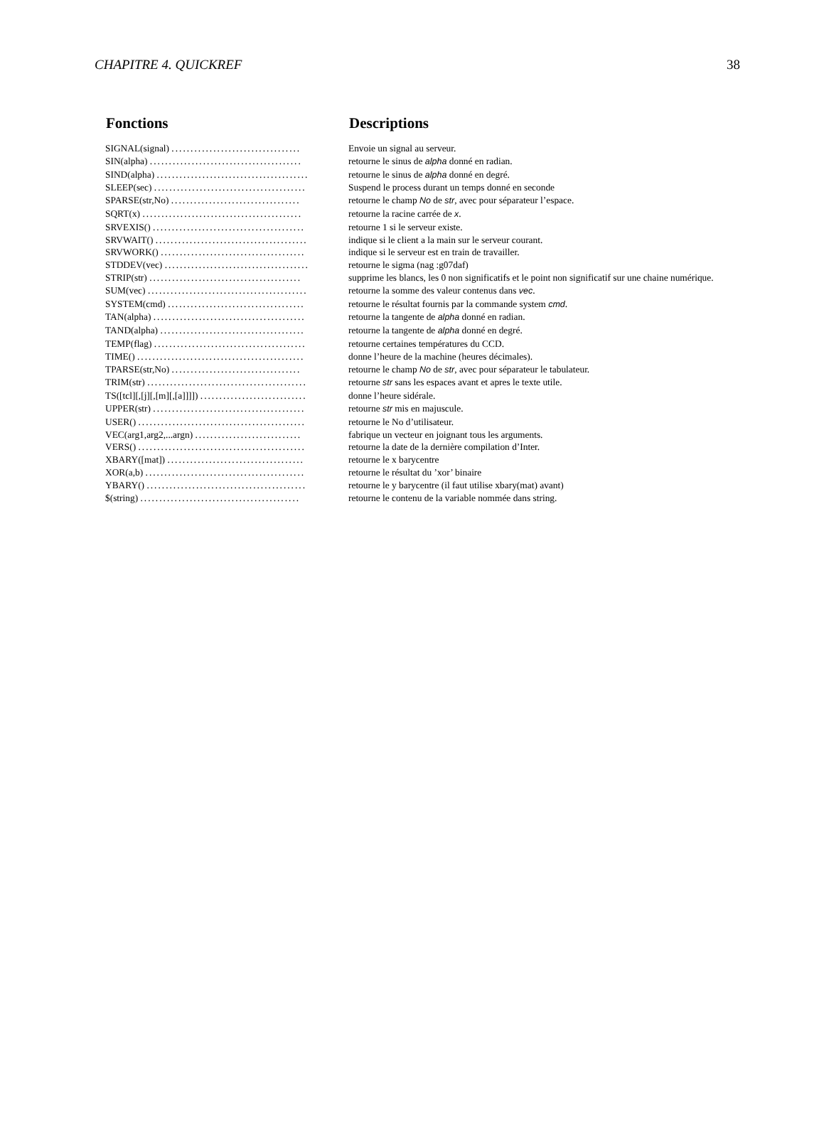CHAPITRE 4. QUICKREF 38
| Fonctions | | Descriptions |
| --- | --- | --- |
| SIGNAL(signal) .................................. | | Envoie un signal au serveur. |
| SIN(alpha) ........................................ | | retourne le sinus de alpha donné en radian. |
| SIND(alpha) ........................................ | | retourne le sinus de alpha donné en degré. |
| SLEEP(sec) ........................................ | | Suspend le process durant un temps donné en seconde |
| SPARSE(str,No) .................................. | | retourne le champ No de str , avec pour séparateur l’espace. |
| SQRT(x) .......................................... | | retourne la racine carrée de x . |
| SRVEXIS() ........................................ | | retourne 1 si le serveur existe. |
| SRVWAIT() ........................................ | | indique si le client a la main sur le serveur courant. |
| SRVWORK() ...................................... | | indique si le serveur est en train de travailler. |
| STDDEV(vec) ...................................... | | retourne le sigma (nag :g07daf) |
| STRIP(str) ........................................ | | supprime les blancs, les 0 non significatifs et le point non significatif sur une chaine numérique. |
| SUM(vec) .......................................... | | retourne la somme des valeur contenus dans vec . |
| SYSTEM(cmd) .................................... | | retourne le résultat fournis par la commande system cmd . |
| TAN(alpha) ........................................ | | retourne la tangente de alpha donné en radian. |
| TAND(alpha) ...................................... | | retourne la tangente de alpha donné en degré. |
| TEMP(flag) ........................................ | | retourne certaines températures du CCD. |
| TIME() ............................................ | | donne l’heure de la machine (heures décimales). |
| TPARSE(str,No) .................................. | | retourne le champ No de str , avec pour séparateur le tabulateur. |
| TRIM(str) .......................................... | | retourne str sans les espaces avant et apres le texte utile. |
| TS([tcl][,[j][,[m][,[a]]]]) ............................ | | donne l’heure sidérale. |
| UPPER(str) ........................................ | | retourne str mis en majuscule. |
| USER() ............................................ | | retourne le No d’utilisateur. |
| VEC(arg1,arg2,...argn) ............................ | | fabrique un vecteur en joignant tous les arguments. |
| VERS() ............................................ | | retourne la date de la dernière compilation d’Inter. |
| XBARY([mat]) .................................... | | retourne le x barycentre |
| XOR(a,b) .......................................... | | retourne le résultat du ’xor’ binaire |
| YBARY() .......................................... | | retourne le y barycentre (il faut utilise xbary(mat) avant) |
| $(string) .......................................... | | retourne le contenu de la variable nommée dans string. |